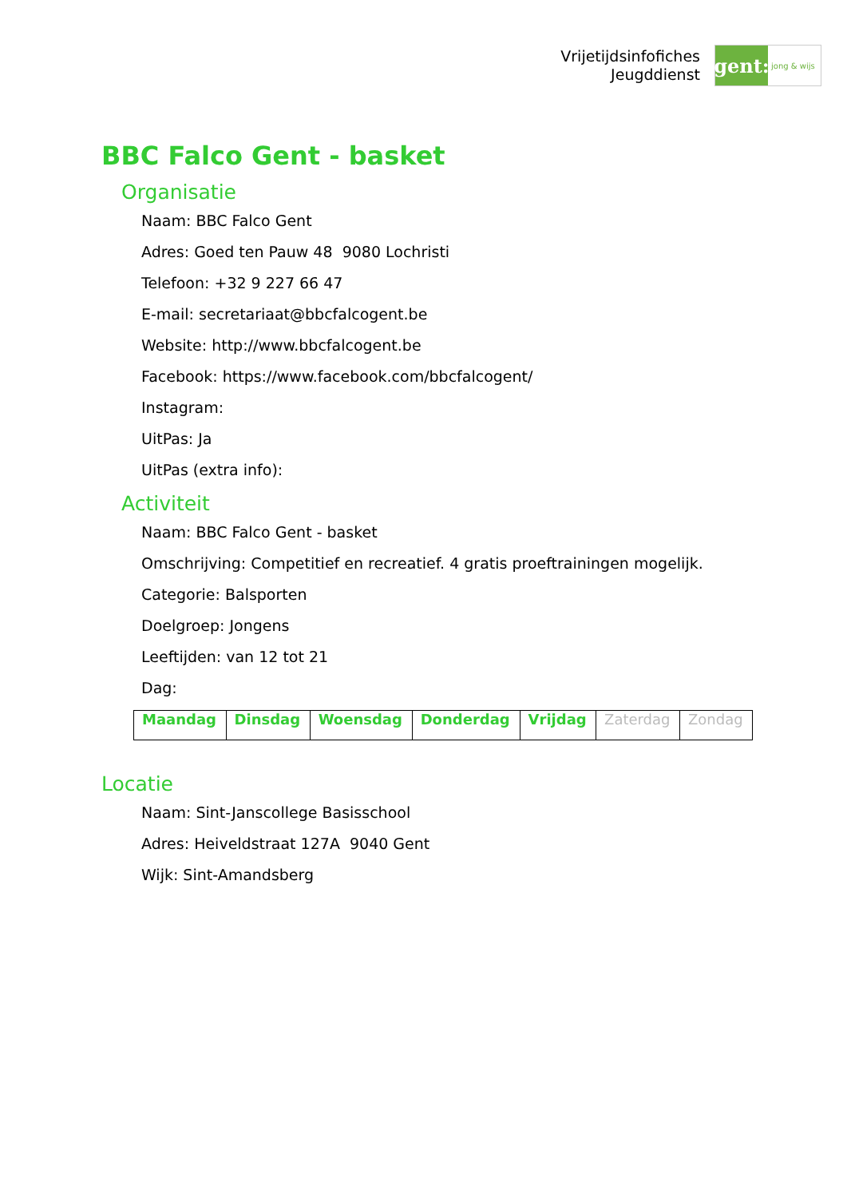Vrijetijdsinfofiches
Jeugddienst
gent:
jong & wijs
BBC Falco Gent - basket
Organisatie
Naam: BBC Falco Gent
Adres: Goed ten Pauw 48 9080 Lochristi
Telefoon: +32 9 227 66 47
E-mail: secretariaat@bbcfalcogent.be
Website: http://www.bbcfalcogent.be
Facebook: https://www.facebook.com/bbcfalcogent/
Instagram:
UitPas: Ja
UitPas (extra info):
Activiteit
Naam: BBC Falco Gent - basket
Omschrijving: Competitief en recreatief. 4 gratis proeftrainingen mogelijk.
Categorie: Balsporten
Doelgroep: Jongens
Leeftijden: van 12 tot 21
Dag:
| Maandag | Dinsdag | Woensdag | Donderdag | Vrijdag | Zaterdag | Zondag |
Locatie
Naam: Sint-Janscollege Basisschool
Adres: Heiveldstraat 127A 9040 Gent
Wijk: Sint-Amandsberg